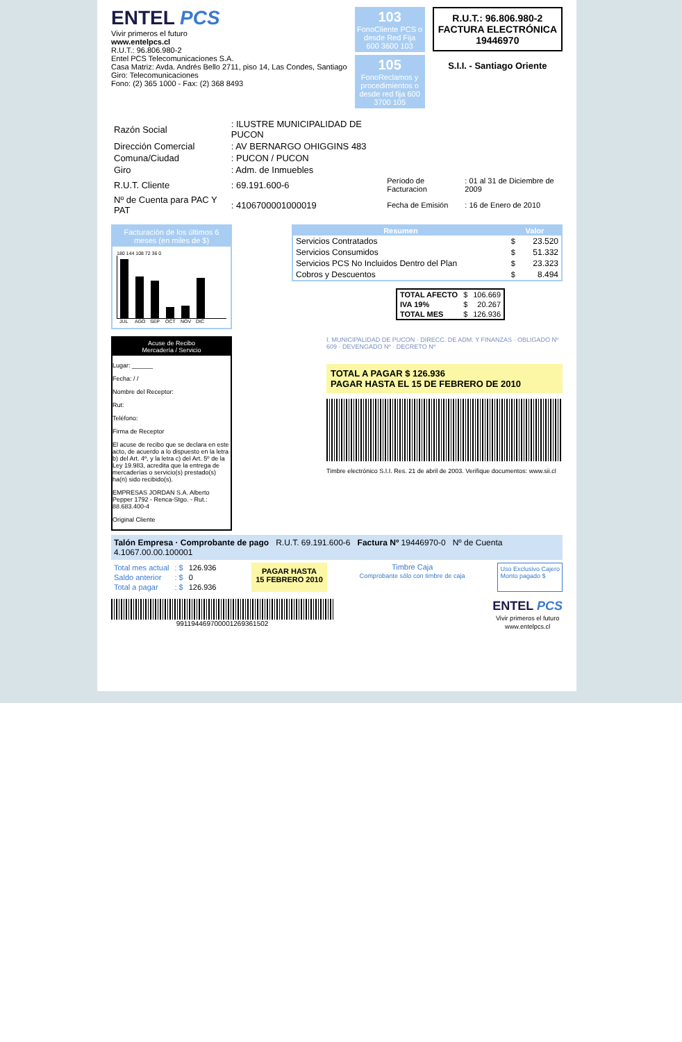ENTEL PCS
Vivir primeros el futuro
www.entelpcs.cl
R.U.T.: 96.806.980-2
Entel PCS Telecomunicaciones S.A.
Casa Matriz: Avda. Andrés Bello 2711, piso 14, Las Condes, Santiago
Giro: Telecomunicaciones
Fono: (2) 365 1000 - Fax: (2) 368 8493
103
FonoCliente PCS o desde Red Fija 600 3600 103
105
FonoReclamos y procedimientos o desde red fija 600 3700 105
R.U.T.: 96.806.980-2
FACTURA ELECTRÓNICA
19446970
S.I.I. - Santiago Oriente
| Razón Social | : ILUSTRE MUNICIPALIDAD DE PUCON | | |
| Dirección Comercial | : AV BERNARGO OHIGGINS 483 | | |
| Comuna/Ciudad | : PUCON / PUCON | | |
| Giro | : Adm. de Inmuebles | | |
| R.U.T. Cliente | : 69.191.600-6 | Período de Facturacion | : 01 al 31 de Diciembre de 2009 |
| Nº de Cuenta para PAC Y PAT | : 4106700001000019 | Fecha de Emisión | : 16 de Enero de 2010 |
Facturación de los últimos 6 meses (en miles de $)
180 144 108 72 36 0
JUL AGO SEP OCT NOV DIC
| Resumen | Valor | |
| --- | --- | --- |
| Servicios Contratados | $ | 23.520 |
| Servicios Consumidos | $ | 51.332 |
| Servicios PCS No Incluidos Dentro del Plan | $ | 23.323 |
| Cobros y Descuentos | $ | 8.494 |
| TOTAL AFECTO | $ | 106.669 |
| IVA 19% | $ | 20.267 |
| TOTAL MES | $ | 126.936 |
Acuse de Recibo
Mercadería / Servicio
Lugar: ______
Fecha: / /
Nombre del Receptor:
Rut:
Teléfono:
Firma de Receptor
El acuse de recibo que se declara en este acto, de acuerdo a lo dispuesto en la letra b) del Art. 4º, y la letra c) del Art. 5º de la Ley 19.983, acredita que la entrega de mercaderías o servicio(s) prestado(s) ha(n) sido recibido(s).
EMPRESAS JORDAN S.A. Alberto Pepper 1792 - Renca-Stgo. - Rut.: 88.683.400-4
Original Cliente
I. MUNICIPALIDAD DE PUCON · DIRECC. DE ADM. Y FINANZAS · OBLIGADO Nº 609 · DEVENGADO Nº · DECRETO Nº
TOTAL A PAGAR $ 126.936
PAGAR HASTA EL 15 DE FEBRERO DE 2010
Timbre electrónico S.I.I. Res. 21 de abril de 2003. Verifique documentos: www.sii.cl
Talón Empresa · Comprobante de pago R.U.T. 69.191.600-6 Factura Nº 19446970-0 Nº de Cuenta 4.1067.00.00.100001
| Total mes actual | : $ | 126.936 |
| Saldo anterior | : $ | 0 |
| Total a pagar | : $ | 126.936 |
PAGAR HASTA
15 FEBRERO 2010
Timbre Caja
Comprobante sólo con timbre de caja
Uso Exclusivo Cajero
Monto pagado $
99119446970000126936150​2
ENTEL PCS
Vivir primeros el futuro
www.entelpcs.cl